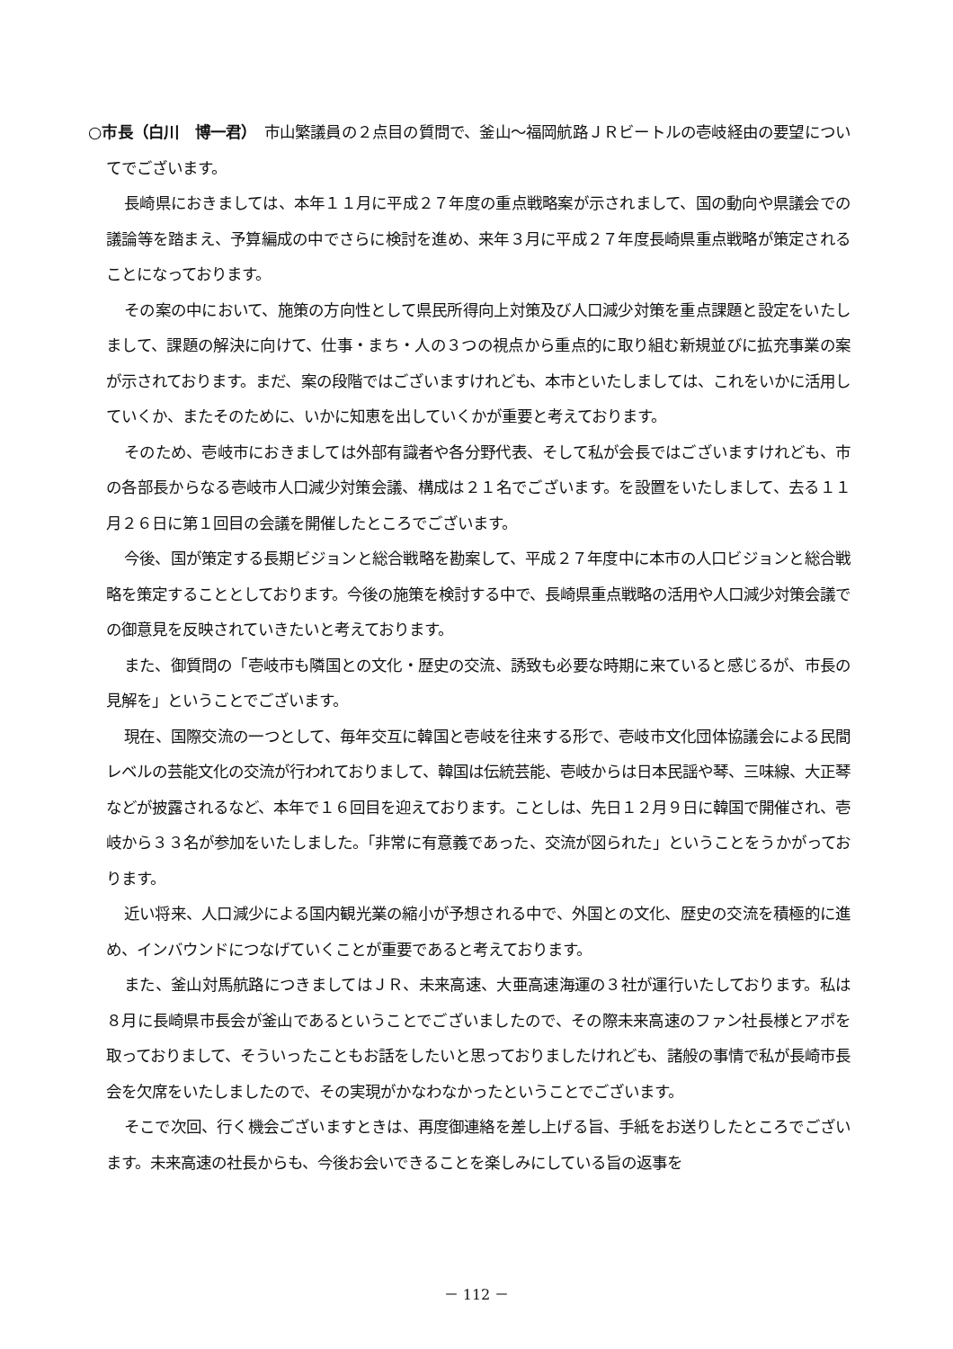○市長（白川　博一君）　市山繁議員の２点目の質問で、釜山～福岡航路ＪＲビートルの壱岐経由の要望についてでございます。
長崎県におきましては、本年１１月に平成２７年度の重点戦略案が示されまして、国の動向や県議会での議論等を踏まえ、予算編成の中でさらに検討を進め、来年３月に平成２７年度長崎県重点戦略が策定されることになっております。
その案の中において、施策の方向性として県民所得向上対策及び人口減少対策を重点課題と設定をいたしまして、課題の解決に向けて、仕事・まち・人の３つの視点から重点的に取り組む新規並びに拡充事業の案が示されております。まだ、案の段階ではございますけれども、本市といたしましては、これをいかに活用していくか、またそのために、いかに知恵を出していくかが重要と考えております。
そのため、壱岐市におきましては外部有識者や各分野代表、そして私が会長ではございますけれども、市の各部長からなる壱岐市人口減少対策会議、構成は２１名でございます。を設置をいたしまして、去る１１月２６日に第１回目の会議を開催したところでございます。
今後、国が策定する長期ビジョンと総合戦略を勘案して、平成２７年度中に本市の人口ビジョンと総合戦略を策定することとしております。今後の施策を検討する中で、長崎県重点戦略の活用や人口減少対策会議での御意見を反映されていきたいと考えております。
また、御質問の「壱岐市も隣国との文化・歴史の交流、誘致も必要な時期に来ていると感じるが、市長の見解を」ということでございます。
現在、国際交流の一つとして、毎年交互に韓国と壱岐を往来する形で、壱岐市文化団体協議会による民間レベルの芸能文化の交流が行われておりまして、韓国は伝統芸能、壱岐からは日本民謡や琴、三味線、大正琴などが披露されるなど、本年で１６回目を迎えております。ことしは、先日１２月９日に韓国で開催され、壱岐から３３名が参加をいたしました。「非常に有意義であった、交流が図られた」ということをうかがっております。
近い将来、人口減少による国内観光業の縮小が予想される中で、外国との文化、歴史の交流を積極的に進め、インバウンドにつなげていくことが重要であると考えております。
また、釜山対馬航路につきましてはＪＲ、未来高速、大亜高速海運の３社が運行いたしております。私は８月に長崎県市長会が釜山であるということでございましたので、その際未来高速のファン社長様とアポを取っておりまして、そういったこともお話をしたいと思っておりましたけれども、諸般の事情で私が長崎市長会を欠席をいたしましたので、その実現がかなわなかったということでございます。
そこで次回、行く機会ございますときは、再度御連絡を差し上げる旨、手紙をお送りしたところでございます。未来高速の社長からも、今後お会いできることを楽しみにしている旨の返事を
－ 112 －